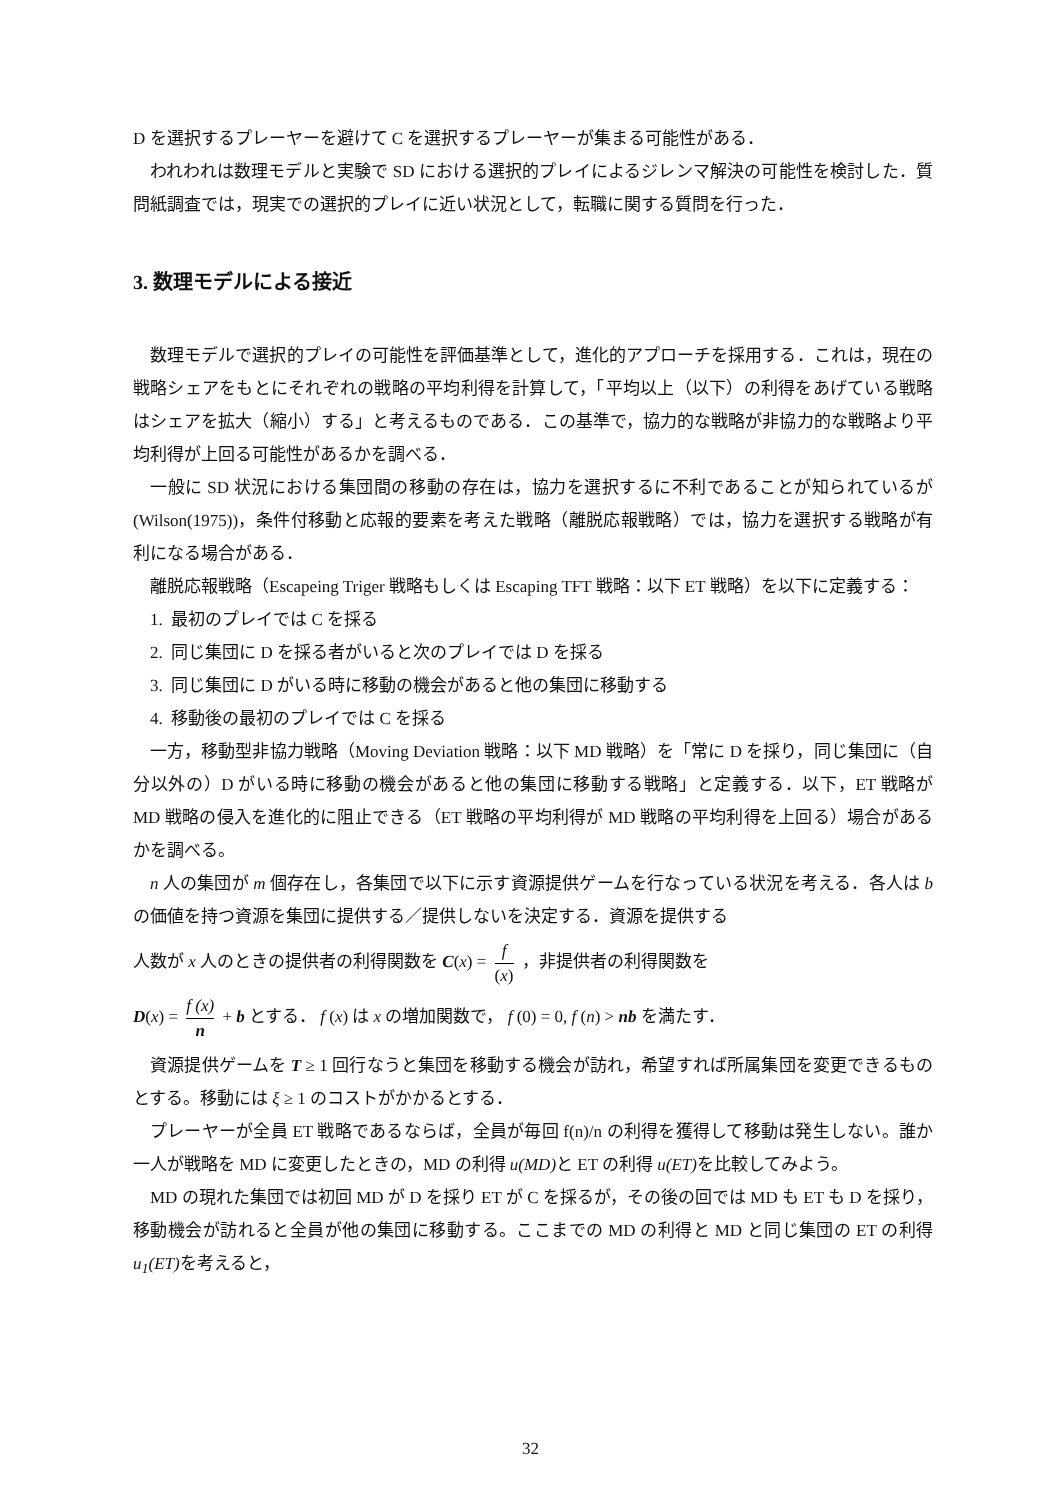D を選択するプレーヤーを避けて C を選択するプレーヤーが集まる可能性がある．
われわれは数理モデルと実験で SD における選択的プレイによるジレンマ解決の可能性を検討した．質問紙調査では，現実での選択的プレイに近い状況として，転職に関する質問を行った．
3. 数理モデルによる接近
数理モデルで選択的プレイの可能性を評価基準として，進化的アプローチを採用する．これは，現在の戦略シェアをもとにそれぞれの戦略の平均利得を計算して，「平均以上（以下）の利得をあげている戦略はシェアを拡大（縮小）する」と考えるものである．この基準で，協力的な戦略が非協力的な戦略より平均利得が上回る可能性があるかを調べる．
一般に SD 状況における集団間の移動の存在は，協力を選択するに不利であることが知られているが(Wilson(1975))，条件付移動と応報的要素を考えた戦略（離脱応報戦略）では，協力を選択する戦略が有利になる場合がある．
離脱応報戦略（Escapeing Triger 戦略もしくは Escaping TFT 戦略：以下 ET 戦略）を以下に定義する：
1. 最初のプレイでは C を採る
2. 同じ集団に D を採る者がいると次のプレイでは D を採る
3. 同じ集団に D がいる時に移動の機会があると他の集団に移動する
4. 移動後の最初のプレイでは C を採る
一方，移動型非協力戦略（Moving Deviation 戦略：以下 MD 戦略）を「常に D を採り，同じ集団に（自分以外の）D がいる時に移動の機会があると他の集団に移動する戦略」と定義する．以下，ET 戦略が MD 戦略の侵入を進化的に阻止できる（ET 戦略の平均利得が MD 戦略の平均利得を上回る）場合があるかを調べる。
n 人の集団が m 個存在し，各集団で以下に示す資源提供ゲームを行なっている状況を考える．各人は b の価値を持つ資源を集団に提供する／提供しないを決定する．資源を提供する
人数が x 人のときの提供者の利得関数を C(x) = f (x) ，非提供者の利得関数を
D(x) = f (x) n + b とする． f (x) は x の増加関数で， f (0) = 0, f (n) > nb を満たす．
資源提供ゲームを T ≥ 1 回行なうと集団を移動する機会が訪れ，希望すれば所属集団を変更できるものとする。移動には ξ ≥ 1 のコストがかかるとする．
プレーヤーが全員 ET 戦略であるならば，全員が毎回 f(n)/n の利得を獲得して移動は発生しない。誰か一人が戦略を MD に変更したときの，MD の利得 u(MD) と ET の利得 u(ET) を比較してみよう。
MD の現れた集団では初回 MD が D を採り ET が C を採るが，その後の回では MD も ET も D を採り，移動機会が訪れると全員が他の集団に移動する。ここまでの MD の利得と MD と同じ集団の ET の利得 u<sub>1</sub>(ET) を考えると，
32